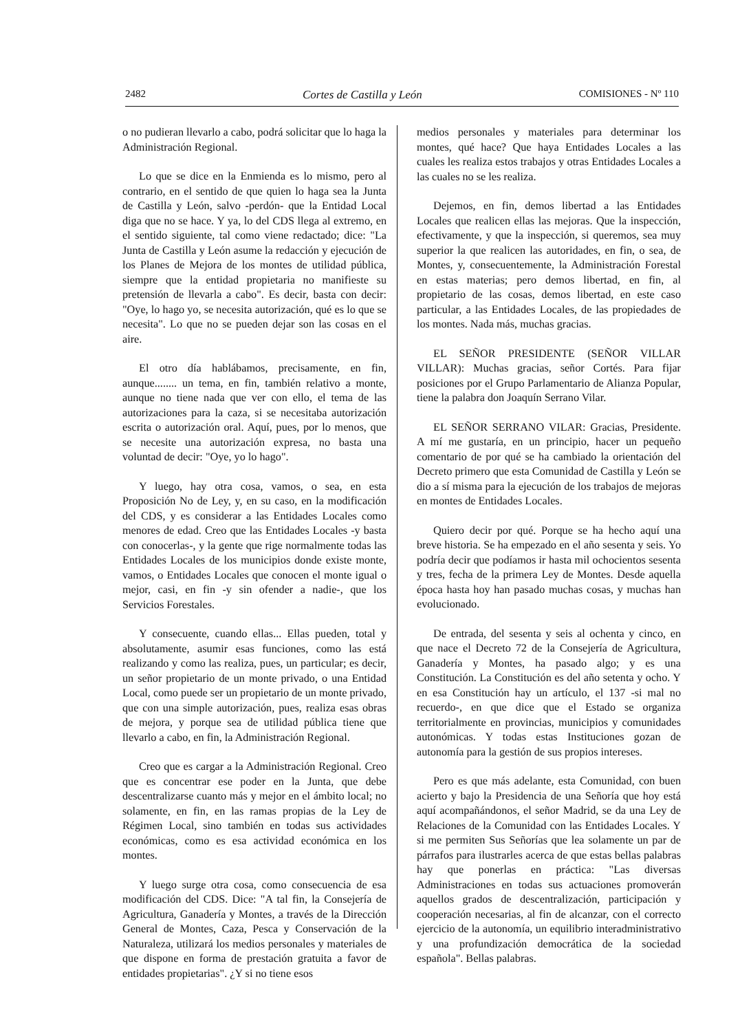2482 Cortes de Castilla y León COMISIONES - Nº 110
o no pudieran llevarlo a cabo, podrá solicitar que lo haga la Administración Regional.
Lo que se dice en la Enmienda es lo mismo, pero al contrario, en el sentido de que quien lo haga sea la Junta de Castilla y León, salvo -perdón- que la Entidad Local diga que no se hace. Y ya, lo del CDS llega al extremo, en el sentido siguiente, tal como viene redactado; dice: "La Junta de Castilla y León asume la redacción y ejecución de los Planes de Mejora de los montes de utilidad pública, siempre que la entidad propietaria no manifieste su pretensión de llevarla a cabo". Es decir, basta con decir: "Oye, lo hago yo, se necesita autorización, qué es lo que se necesita". Lo que no se pueden dejar son las cosas en el aire.
El otro día hablábamos, precisamente, en fin, aunque........ un tema, en fin, también relativo a monte, aunque no tiene nada que ver con ello, el tema de las autorizaciones para la caza, si se necesitaba autorización escrita o autorización oral. Aquí, pues, por lo menos, que se necesite una autorización expresa, no basta una voluntad de decir: "Oye, yo lo hago".
Y luego, hay otra cosa, vamos, o sea, en esta Proposición No de Ley, y, en su caso, en la modificación del CDS, y es considerar a las Entidades Locales como menores de edad. Creo que las Entidades Locales -y basta con conocerlas-, y la gente que rige normalmente todas las Entidades Locales de los municipios donde existe monte, vamos, o Entidades Locales que conocen el monte igual o mejor, casi, en fin -y sin ofender a nadie-, que los Servicios Forestales.
Y consecuente, cuando ellas... Ellas pueden, total y absolutamente, asumir esas funciones, como las está realizando y como las realiza, pues, un particular; es decir, un señor propietario de un monte privado, o una Entidad Local, como puede ser un propietario de un monte privado, que con una simple autorización, pues, realiza esas obras de mejora, y porque sea de utilidad pública tiene que llevarlo a cabo, en fin, la Administración Regional.
Creo que es cargar a la Administración Regional. Creo que es concentrar ese poder en la Junta, que debe descentralizarse cuanto más y mejor en el ámbito local; no solamente, en fin, en las ramas propias de la Ley de Régimen Local, sino también en todas sus actividades económicas, como es esa actividad económica en los montes.
Y luego surge otra cosa, como consecuencia de esa modificación del CDS. Dice: "A tal fin, la Consejería de Agricultura, Ganadería y Montes, a través de la Dirección General de Montes, Caza, Pesca y Conservación de la Naturaleza, utilizará los medios personales y materiales de que dispone en forma de prestación gratuita a favor de entidades propietarias". ¿Y si no tiene esos
medios personales y materiales para determinar los montes, qué hace? Que haya Entidades Locales a las cuales les realiza estos trabajos y otras Entidades Locales a las cuales no se les realiza.
Dejemos, en fin, demos libertad a las Entidades Locales que realicen ellas las mejoras. Que la inspección, efectivamente, y que la inspección, si queremos, sea muy superior la que realicen las autoridades, en fin, o sea, de Montes, y, consecuentemente, la Administración Forestal en estas materias; pero demos libertad, en fin, al propietario de las cosas, demos libertad, en este caso particular, a las Entidades Locales, de las propiedades de los montes. Nada más, muchas gracias.
EL SEÑOR PRESIDENTE (SEÑOR VILLAR VILLAR): Muchas gracias, señor Cortés. Para fijar posiciones por el Grupo Parlamentario de Alianza Popular, tiene la palabra don Joaquín Serrano Vilar.
EL SEÑOR SERRANO VILAR: Gracias, Presidente. A mí me gustaría, en un principio, hacer un pequeño comentario de por qué se ha cambiado la orientación del Decreto primero que esta Comunidad de Castilla y León se dio a sí misma para la ejecución de los trabajos de mejoras en montes de Entidades Locales.
Quiero decir por qué. Porque se ha hecho aquí una breve historia. Se ha empezado en el año sesenta y seis. Yo podría decir que podíamos ir hasta mil ochocientos sesenta y tres, fecha de la primera Ley de Montes. Desde aquella época hasta hoy han pasado muchas cosas, y muchas han evolucionado.
De entrada, del sesenta y seis al ochenta y cinco, en que nace el Decreto 72 de la Consejería de Agricultura, Ganadería y Montes, ha pasado algo; y es una Constitución. La Constitución es del año setenta y ocho. Y en esa Constitución hay un artículo, el 137 -si mal no recuerdo-, en que dice que el Estado se organiza territorialmente en provincias, municipios y comunidades autonómicas. Y todas estas Instituciones gozan de autonomía para la gestión de sus propios intereses.
Pero es que más adelante, esta Comunidad, con buen acierto y bajo la Presidencia de una Señoría que hoy está aquí acompañándonos, el señor Madrid, se da una Ley de Relaciones de la Comunidad con las Entidades Locales. Y si me permiten Sus Señorías que lea solamente un par de párrafos para ilustrarles acerca de que estas bellas palabras hay que ponerlas en práctica: "Las diversas Administraciones en todas sus actuaciones promoverán aquellos grados de descentralización, participación y cooperación necesarias, al fin de alcanzar, con el correcto ejercicio de la autonomía, un equilibrio interadministrativo y una profundización democrática de la sociedad española". Bellas palabras.